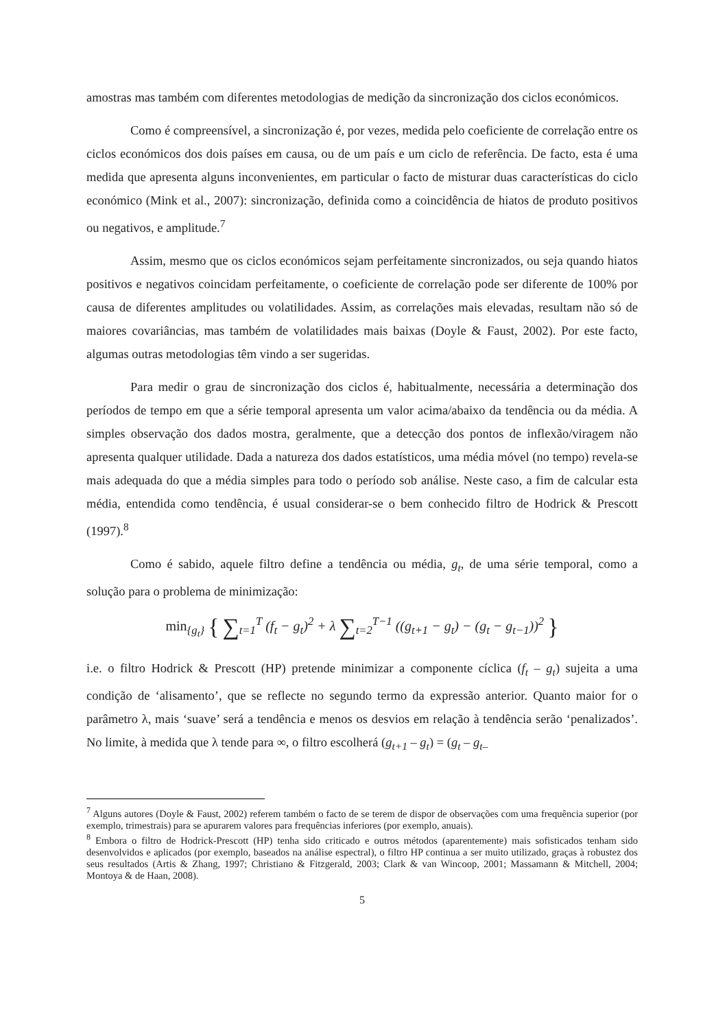amostras mas também com diferentes metodologias de medição da sincronização dos ciclos económicos.
Como é compreensível, a sincronização é, por vezes, medida pelo coeficiente de correlação entre os ciclos económicos dos dois países em causa, ou de um país e um ciclo de referência. De facto, esta é uma medida que apresenta alguns inconvenientes, em particular o facto de misturar duas características do ciclo económico (Mink et al., 2007): sincronização, definida como a coincidência de hiatos de produto positivos ou negativos, e amplitude.<sup>7</sup>
Assim, mesmo que os ciclos económicos sejam perfeitamente sincronizados, ou seja quando hiatos positivos e negativos coincidam perfeitamente, o coeficiente de correlação pode ser diferente de 100% por causa de diferentes amplitudes ou volatilidades. Assim, as correlações mais elevadas, resultam não só de maiores covariâncias, mas também de volatilidades mais baixas (Doyle & Faust, 2002). Por este facto, algumas outras metodologias têm vindo a ser sugeridas.
Para medir o grau de sincronização dos ciclos é, habitualmente, necessária a determinação dos períodos de tempo em que a série temporal apresenta um valor acima/abaixo da tendência ou da média. A simples observação dos dados mostra, geralmente, que a detecção dos pontos de inflexão/viragem não apresenta qualquer utilidade. Dada a natureza dos dados estatísticos, uma média móvel (no tempo) revela-se mais adequada do que a média simples para todo o período sob análise. Neste caso, a fim de calcular esta média, entendida como tendência, é usual considerar-se o bem conhecido filtro de Hodrick & Prescott (1997).<sup>8</sup>
Como é sabido, aquele filtro define a tendência ou média, g<sub>t</sub>, de uma série temporal, como a solução para o problema de minimização:
min<sub>{g<sub>t</sub>}</sub> { ∑<sub>t=1</sub><sup>T</sup> (f<sub>t</sub> − g<sub>t</sub>)<sup>2</sup> + λ ∑<sub>t=2</sub><sup>T−1</sup> ((g<sub>t+1</sub> − g<sub>t</sub>) − (g<sub>t</sub> − g<sub>t−1</sub>))<sup>2</sup> }
i.e. o filtro Hodrick & Prescott (HP) pretende minimizar a componente cíclica (f<sub>t</sub> – g<sub>t</sub>) sujeita a uma condição de ‘alisamento’, que se reflecte no segundo termo da expressão anterior. Quanto maior for o parâmetro λ, mais ‘suave’ será a tendência e menos os desvios em relação à tendência serão ‘penalizados’. No limite, à medida que λ tende para ∞, o filtro escolherá (g<sub>t+1</sub> – g<sub>t</sub>) = (g<sub>t</sub> – g<sub>t–</sub>
<sup>7</sup> Alguns autores (Doyle & Faust, 2002) referem também o facto de se terem de dispor de observações com uma frequência superior (por exemplo, trimestrais) para se apurarem valores para frequências inferiores (por exemplo, anuais).
<sup>8</sup> Embora o filtro de Hodrick-Prescott (HP) tenha sido criticado e outros métodos (aparentemente) mais sofisticados tenham sido desenvolvidos e aplicados (por exemplo, baseados na análise espectral), o filtro HP continua a ser muito utilizado, graças à robustez dos seus resultados (Artis & Zhang, 1997; Christiano & Fitzgerald, 2003; Clark & van Wincoop, 2001; Massamann & Mitchell, 2004; Montoya & de Haan, 2008).
5